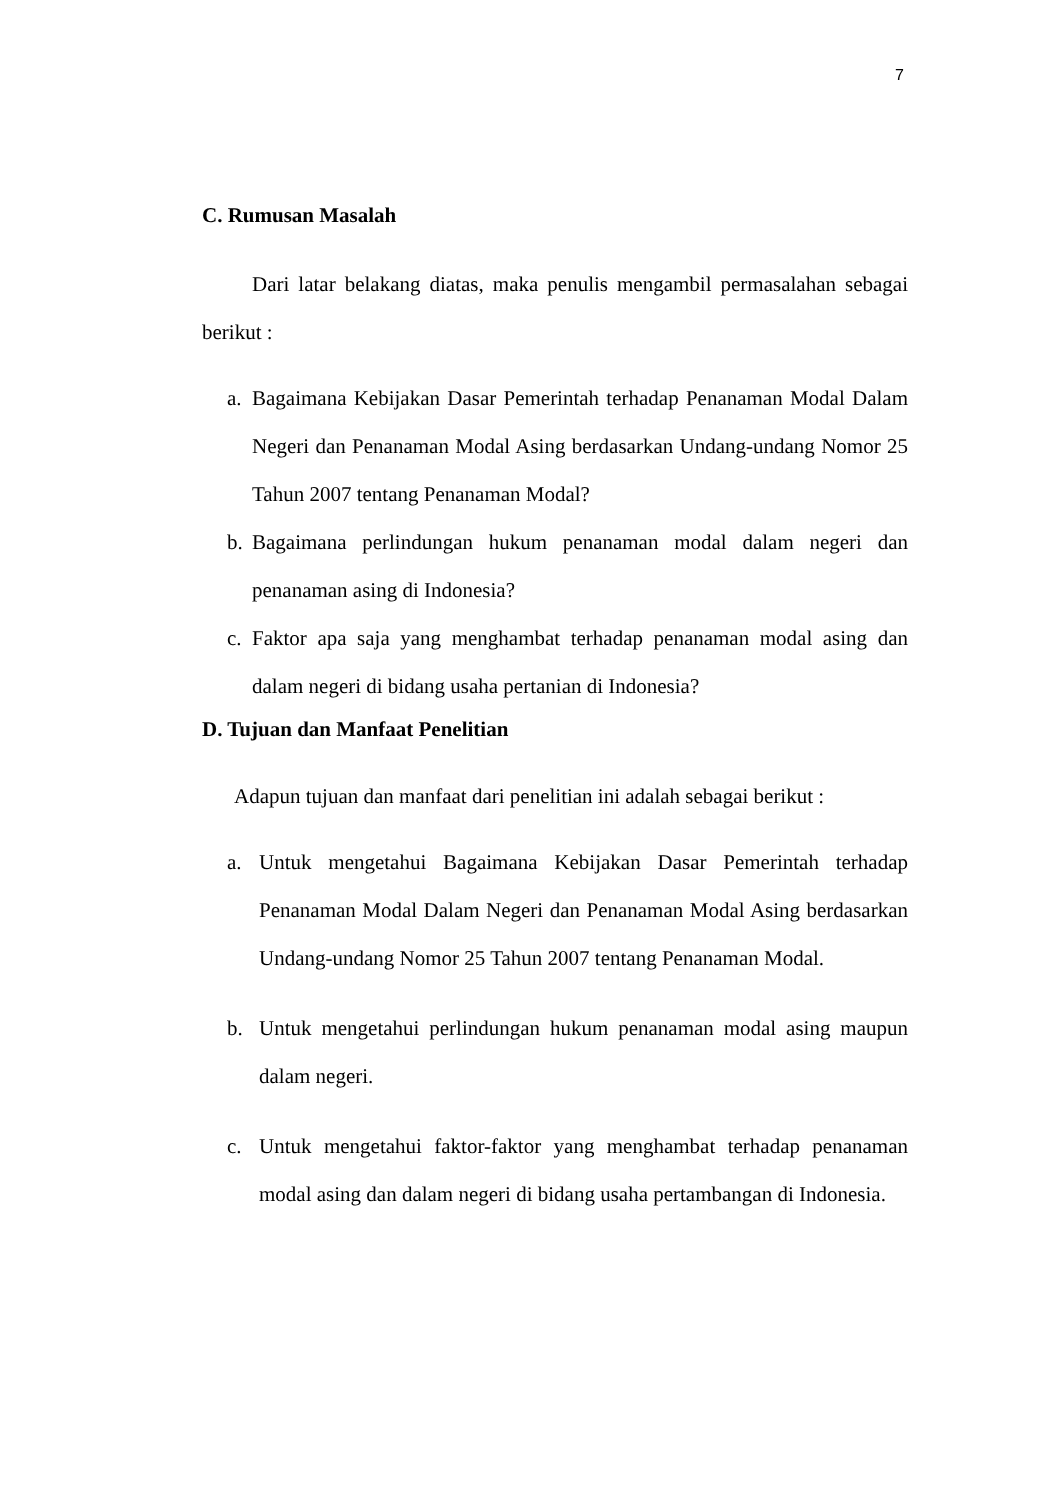7
C. Rumusan Masalah
Dari latar belakang diatas, maka penulis mengambil permasalahan sebagai berikut :
a. Bagaimana Kebijakan Dasar Pemerintah terhadap Penanaman Modal Dalam Negeri dan Penanaman Modal Asing berdasarkan Undang-undang Nomor 25 Tahun 2007 tentang Penanaman Modal?
b. Bagaimana perlindungan hukum penanaman modal dalam negeri dan penanaman asing di Indonesia?
c. Faktor apa saja yang menghambat terhadap penanaman modal asing dan dalam negeri di bidang usaha pertanian di Indonesia?
D. Tujuan dan Manfaat Penelitian
Adapun tujuan dan manfaat dari penelitian ini adalah sebagai berikut :
a. Untuk mengetahui Bagaimana Kebijakan Dasar Pemerintah terhadap Penanaman Modal Dalam Negeri dan Penanaman Modal Asing berdasarkan Undang-undang Nomor 25 Tahun 2007 tentang Penanaman Modal.
b. Untuk mengetahui perlindungan hukum penanaman modal asing maupun dalam negeri.
c. Untuk mengetahui faktor-faktor yang menghambat terhadap penanaman modal asing dan dalam negeri di bidang usaha pertambangan di Indonesia.